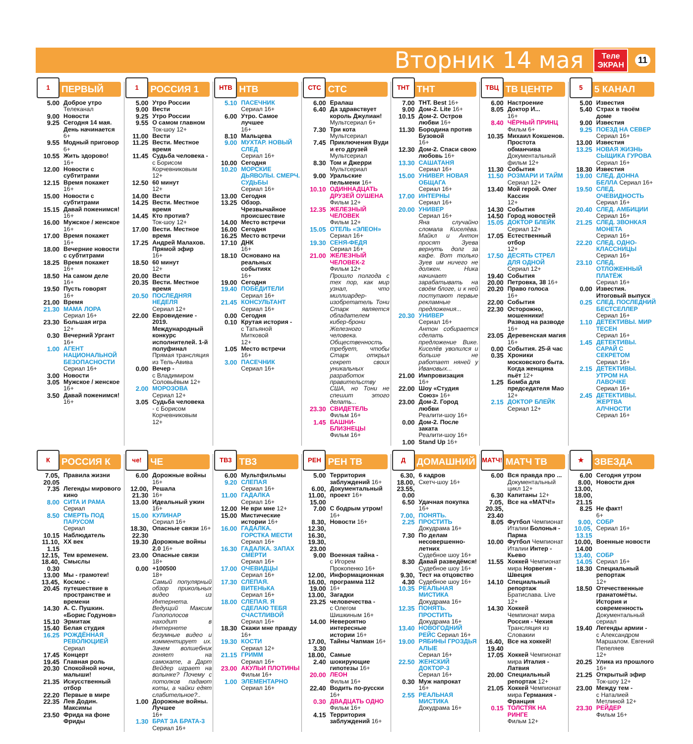Вторник 14 мая
Теле
ЭКРАН
11
1 ПЕРВЫЙ
5.00 Доброе утро
Телеканал
9.00 Новости
9.25 Сегодня 14 мая. День начинается
6+
9.55 Модный приговор
6+
10.55 Жить здорово!
16+
12.00 Новости с субтитрами
12.15 Время покажет
16+
15.00 Новости с субтитрами
15.15 Давай поженимся!
16+
16.00 Мужское / женское
16+
17.00 Время покажет
16+
18.00 Вечерние новости с субтитрами
18.25 Время покажет
16+
18.50 На самом деле
16+
19.50 Пусть говорят
16+
21.00 Время
21.30 МАМА ЛОРА
Сериал 16+
23.30 Большая игра
12+
0.30 Вечерний Ургант
16+
1.00 АГЕНТ НАЦИОНАЛЬНОЙ БЕЗОПАСНОСТИ
Сериал 16+
3.00 Новости
3.05 Мужское / женское 16+
3.50 Давай поженимся!
16+
1 РОССИЯ 1
5.00 Утро России
9.00 Вести
9.25 Утро России
9.55 О самом главном
Ток-шоу 12+
11.00 Вести
11.25 Вести. Местное время
11.45 Судьба человека -
с Борисом Корчевниковым
12+
12.50 60 минут
12+
14.00 Вести
14.25 Вести. Местное время
14.45 Кто против?
Ток-шоу 12+
17.00 Вести. Местное время
17.25 Андрей Малахов. Прямой эфир
16+
18.50 60 минут
12+
20.00 Вести
20.35 Вести. Местное время
20.50 ПОСЛЕДНЯЯ НЕДЕЛЯ
Сериал 12+
22.00 Евровидение - 2019. Международный конкурс исполнителей. 1-й полуфинал
Прямая трансляция из Тель-Авива
0.00 Вечер -
с Владимиром Соловьёвым 12+
2.00 МОРОЗОВА
Сериал 12+
3.05 Судьба человека
- с Борисом Корчевниковым
12+
НТВ НТВ
5.10 ПАСЕЧНИК
Сериал 16+
6.00 Утро. Самое лучшее
16+
8.10 Мальцева
9.00 МУХТАР. НОВЫЙ СЛЕД
Сериал 16+
10.00 Сегодня
10.20 МОРСКИЕ ДЬЯВОЛЫ. СМЕРЧ. СУДЬБЫ
Сериал 16+
13.00 Сегодня
13.25 Обзор. Чрезвычайное происшествие
14.00 Место встречи
16.00 Сегодня
16.25 Место встречи
17.10 ДНК
16+
18.10 Основано на реальных событиях
16+
19.00 Сегодня
19.40 ПОБЕДИТЕЛИ
Сериал 16+
21.45 КОНСУЛЬТАНТ
Сериал 16+
0.00 Сегодня
0.10 Крутая история -
с Татьяной Митковой
12+
1.05 Место встречи
16+
3.00 ПАСЕЧНИК
Сериал 16+
СТС СТС
6.00 Ералаш
6.40 Да здравствует король Джулиан!
Мультсериал 6+
7.30 Три кота
Мультсериал
7.45 Приключения Вуди и его друзей
Мультсериал
8.30 Том и Джерри
Мультсериал
9.00 Уральские пельмени 16+
10.10 ОДИННАДЦАТЬ ДРУЗЕЙ ОУШЕНА
Фильм 12+
12.35 ЖЕЛЕЗНЫЙ ЧЕЛОВЕК
Фильм 12+
15.05 ОТЕЛЬ «ЭЛЕОН»
Сериал 16+
19.30 СЕНЯ-ФЕДЯ
Сериал 16+
21.00 ЖЕЛЕЗНЫЙ ЧЕЛОВЕК-2
Фильм 12+
Прошло полгода с тех пор, как мир узнал, что миллиардер-изобретатель Тони Старк является обладателем кибер-брони Железного человека. Общественность требует, чтобы Старк открыл секрет своих уникальных разработок правительству США, но Тони не спешит этого делать...
23.30 СВИДЕТЕЛЬ
Фильм 16+
1.45 БАШНИ-БЛИЗНЕЦЫ
Фильм 16+
ТНТ ТНТ
7.00 ТНТ. Best 16+
9.00 Дом-2. Lite 16+
10.15 Дом-2. Остров любви 16+
11.30 Бородина против Бузовой
16+
12.30 Дом-2. Спаси свою любовь 16+
13.30 САШАТАНЯ
Сериал 16+
15.00 УНИВЕР. НОВАЯ ОБЩАГА
Сериал 16+
17.00 ИНТЕРНЫ
Сериал 16+
20.00 УНИВЕР
Сериал 16+
Яна случайно сломала Киселёва. Майкл и Антон просят Зуева вернуть долг за кафе. Вот только Зуев им ничего не должен. Ника начинает зарабатывать на своём блоге, и к ней поступают первые рекламные предложения...
20.30 УНИВЕР
Сериал 16+
Антон собирается сделать предложение Вике. Киселёв уволился и больше не работает няней у Ивановых...
21.00 Импровизация
16+
22.00 Шоу «Студия Союз» 16+
23.00 Дом-2. Город любви
Реалити-шоу 16+
0.00 Дом-2. После заката
Реалити-шоу 16+
1.00 Stand Up 16+
ТВЦ ТВ ЦЕНТР
6.00 Настроение
8.05 Доктор И...
16+
8.40 ЧЁРНЫЙ ПРИНЦ
Фильм 6+
10.35 Михаил Кокшенов. Простота обманчива
Документальный фильм 12+
11.30 События
11.50 РОЗМАРИ И ТАЙМ
Сериал 12+
13.40 Мой герой. Олег Кассин
12+
14.30 События
14.50 Город новостей
15.05 ДОКТОР БЛЕЙК
Сериал 12+
17.05 Естественный отбор
12+
17.50 ДЕСЯТЬ СТРЕЛ ДЛЯ ОДНОЙ
Сериал 12+
19.40 События
20.00 Петровка, 38 16+
20.20 Право голоса
16+
22.00 События
22.30 Осторожно, мошенники! Развод на разводе 16+
23.05 Деревенская магия 16+
0.00 События. 25-й час
0.35 Хроники московского быта. Когда женщина пьёт 12+
1.25 Бомба для председателя Мао 12+
2.15 ДОКТОР БЛЕЙК
Сериал 12+
5 5 КАНАЛ
5.00 Известия
5.40 Страх в твоём доме
9.00 Известия
9.25 ПОЕЗД НА СЕВЕР
Сериал 16+
13.00 Известия
13.25 НОВАЯ ЖИЗНЬ СЫЩИКА ГУРОВА
Сериал 16+
18.30 Известия
19.00 СЛЕД. ДОННА БЕЛЛА Сериал 16+
19.50 СЛЕД. ОЧЕВИДНОСТЬ
Сериал 16+
20.40 СЛЕД. АМБИЦИИ
Сериал 16+
21.25 СЛЕД. ЗВОНКАЯ МОНЕТА
Сериал 16+
22.20 СЛЕД. ОДНО-КЛАССНИЦЫ
Сериал 16+
23.10 СЛЕД. ОТЛОЖЕННЫЙ ПЛАТЁЖ
Сериал 16+
0.00 Известия. Итоговый выпуск
0.25 СЛЕД. ПОСЛЕДНИЙ БЕСТСЕЛЛЕР
Сериал 16+
1.10 ДЕТЕКТИВЫ. МИР ТЕСЕН
Сериал 16+
1.45 ДЕТЕКТИВЫ. САРАЙ С СЕКРЕТОМ
Сериал 16+
2.15 ДЕТЕКТИВЫ. УТРОМ НА ЛАВОЧКЕ
Сериал 16+
2.45 ДЕТЕКТИВЫ. ЖЕРТВА АЛЧНОСТИ
Сериал 16+
К РОССИЯ К
7.05, 20.05 Правила жизни
7.35 Легенды мирового кино
8.00 СИТА И РАМА
Сериал
8.50 СМЕРТЬ ПОД ПАРУСОМ
Сериал
10.15 Наблюдатель
11.10, 1.15 ХХ век
12.15, 18.40, 0.30 Тем временем. Смыслы
13.00 Мы - грамотеи!
13.45, 20.45 Космос - путешествие в пространстве и времени
14.30 А. С. Пушкин. «Борис Годунов»
15.10 Эрмитаж
15.40 Белая студия
16.25 РОЖДЁННАЯ РЕВОЛЮЦИЕЙ
Сериал
17.45 Концерт
19.45 Главная роль
20.30 Спокойной ночи, малыши!
21.35 Искусственный отбор
22.20 Первые в мире
22.35 Лев Додин. Максимы
23.50 Фрида на фоне Фриды
че! ЧЕ
6.00 Дорожные войны
16+
12.00, 21.30 Решала
16+
13.00 Идеальный ужин
16+
15.00 КУЛИНАР
Сериал 16+
18.30, 22.30 Опасные связи 16+
19.30 Дорожные войны 2.0 16+
23.00 Опасные связи
18+
0.00 +100500
18+
Самый популярный обзор прикольных видео из Интернета. Ведущий Максим Голополосов находит в Интернете безумные видео и комментирует их. Зачем волшебник гоняет на самокате, а Дарт Вейдер играет на волынке? Почему с потолков падают коты, а чайки едят слабительное?..
1.00 Дорожные войны. Лучшее
16+
1.30 БРАТ ЗА БРАТА-3
Сериал 16+
ТВ3 ТВ3
6.00 Мультфильмы
9.20 СЛЕПАЯ
Сериал 16+
11.00 ГАДАЛКА
Сериал 16+
12.00 Не ври мне 12+
15.00 Мистические истории 16+
16.00 ГАДАЛКА. ГОРСТКА МЕСТИ
Сериал 16+
16.30 ГАДАЛКА. ЗАПАХ СМЕРТИ
Сериал 16+
17.00 ОЧЕВИДЦЫ
Сериал 16+
17.30 СЛЕПАЯ. ВИТЕНЬКА
Сериал 16+
18.00 СЛЕПАЯ. Я СДЕЛАЮ ТЕБЯ СЧАСТЛИВОЙ
Сериал 16+
18.30 Скажи мне правду
16+
19.30 КОСТИ
Сериал 12+
21.15 ГРИММ
Сериал 16+
23.00 АКУЛЬИ ПЛОТИНЫ
Фильм 16+
1.00 ЭЛЕМЕНТАРНО
Сериал 16+
РЕН РЕН ТВ
5.00 Территория заблуждений 16+
6.00, 11.00, 15.00 Документальный проект 16+
7.00 С бодрым утром!
16+
8.30, 12.30, 16.30, 19.30, 23.00 Новости 16+
9.00 Военная тайна -
с Игорем Прокопенко 16+
12.00, 16.00, 19.00 Информационная программа 112
16+
13.00, 23.25 Загадки человечества -
с Олегом Шишкиным 16+
14.00 Невероятно интересные истории 16+
17.00, 3.30 Тайны Чапман 16+
18.00, 2.40 Самые шокирующие гипотезы 16+
20.00 ЛЕОН
Фильм 16+
22.40 Водить по-русски
16+
0.30 ДВАДЦАТЬ ОДНО
Фильм 16+
4.15 Территория заблуждений 16+
Д ДОМАШНИЙ
6.30, 18.00, 23.55, 0.00 6 кадров
Скетч-шоу 16+
6.50 Удачная покупка
16+
7.00, 2.25 ПОНЯТЬ. ПРОСТИТЬ
Докудрама 16+
7.30 По делам несовершенно-летних
Судебное шоу 16+
8.30 Давай разведёмся!
Судебное шоу 16+
9.30, 4.30 Тест на отцовство
Судебное шоу 16+
10.35 РЕАЛЬНАЯ МИСТИКА
Докудрама 16+
12.35 ПОНЯТЬ. ПРОСТИТЬ
Докудрама 16+
13.40 НОВОГОДНИЙ РЕЙС Сериал 16+
19.00 РЯБИНЫ ГРОЗДЬЯ АЛЫЕ
Сериал 16+
22.50 ЖЕНСКИЙ ДОКТОР-3
Сериал 16+
0.30 Муж напрокат
16+
2.55 РЕАЛЬНАЯ МИСТИКА
Докудрама 16+
МАТЧ! МАТЧ ТВ
6.00 Вся правда про ...
Документальный цикл 12+
6.30 Капитаны 12+
7.05, 20.35, 23.40 Все на «МАТЧ!»
8.05 Футбол Чемпионат Италии Болонья - Парма
10.00 Футбол Чемпионат Италии Интер - Кьево
11.55 Хоккей Чемпионат мира Норвегия - Швеция
14.10 Специальный репортаж
Братислава. Live
12+
14.30 Хоккей
Чемпионат мира Россия - Чехия
Трансляция из Словакии
16.40, 19.40 Все на хоккей!
17.05 Хоккей Чемпионат мира Италия - Латвия
20.00 Специальный репортаж 12+
21.05 Хоккей Чемпионат мира Германия - Франция
0.15 ТОЛСТЯК НА РИНГЕ
Фильм 12+
★ ЗВЕЗДА
6.00 Сегодня утром
8.00, 13.00, 18.00, 21.15 Новости дня
8.25 Не факт!
6+
9.00, 10.05, 13.15 СОБР
Сериал 16+
10.00, 14.00 Военные новости
13.40, 14.05 СОБР
Сериал 16+
18.30 Специальный репортаж
12+
18.50 Отечественные гранатомёты. История и современность
Документальный сериал
19.40 Легенды армии -
с Александром Маршалом. Евгений Пепеляев
12+
20.25 Улика из прошлого
16+
21.25 Открытый эфир
Ток-шоу 12+
23.00 Между тем -
с Наталией Метлиной 12+
23.30 РЕЙДЕР
Фильм 16+